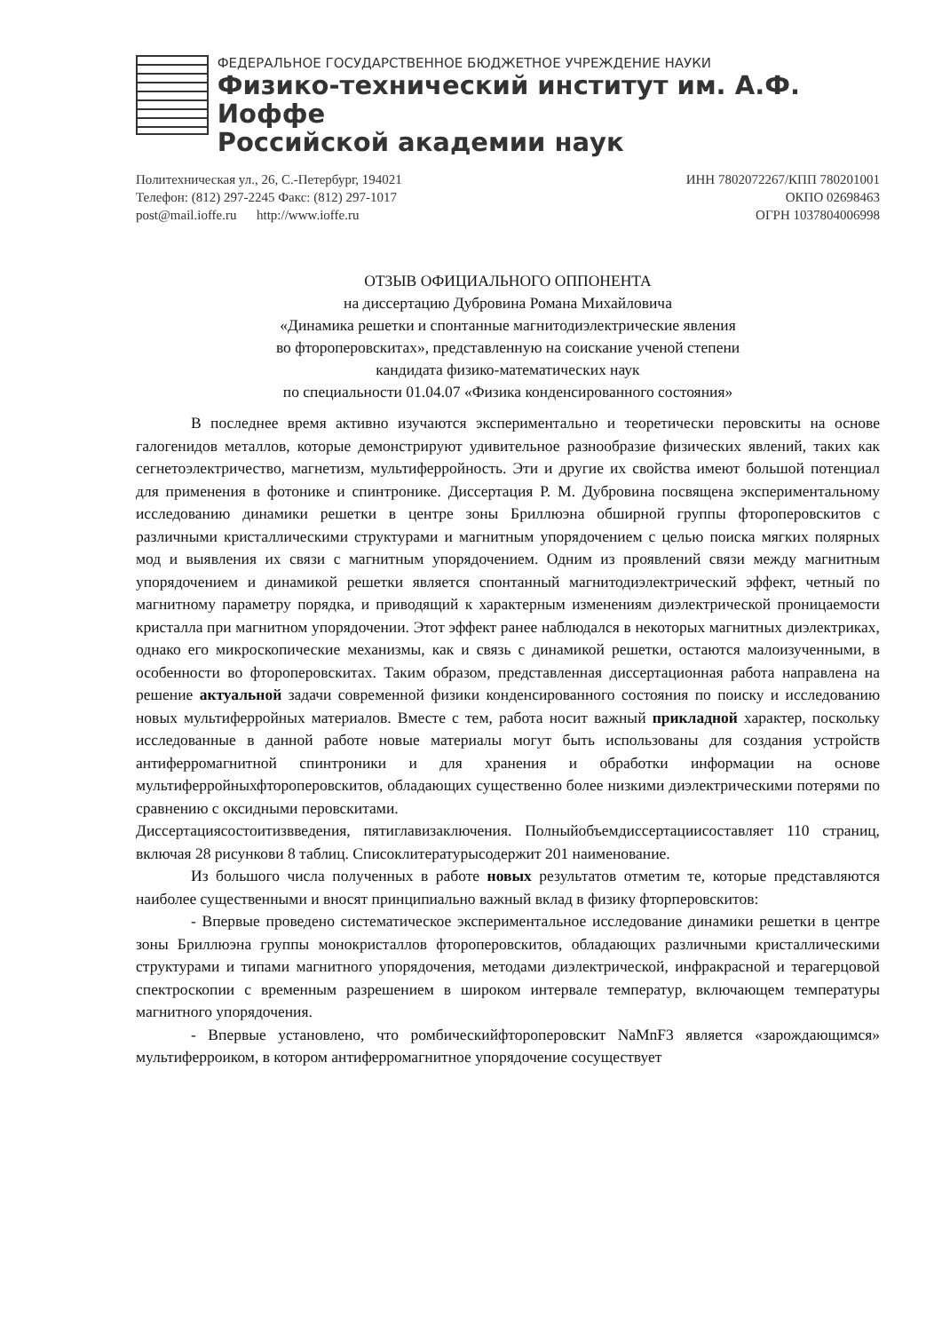ФЕДЕРАЛЬНОЕ ГОСУДАРСТВЕННОЕ БЮДЖЕТНОЕ УЧРЕЖДЕНИЕ НАУКИ
Физико-технический институт им. А.Ф. Иоффе
Российской академии наук
Политехническая ул., 26, С.-Петербург, 194021
Телефон: (812) 297-2245 Факс: (812) 297-1017
post@mail.ioffe.ru http://www.ioffe.ru
ИНН 7802072267/КПП 780201001
ОКПО 02698463
ОГРН 1037804006998
ОТЗЫВ ОФИЦИАЛЬНОГО ОППОНЕНТА
на диссертацию Дубровина Романа Михайловича
«Динамика решетки и спонтанные магнитодиэлектрические явления
во фтороперовскитах», представленную на соискание ученой степени
кандидата физико-математических наук
по специальности 01.04.07 «Физика конденсированного состояния»
В последнее время активно изучаются экспериментально и теоретически перовскиты на основе галогенидов металлов, которые демонстрируют удивительное разнообразие физических явлений, таких как сегнетоэлектричество, магнетизм, мультиферройность. Эти и другие их свойства имеют большой потенциал для применения в фотонике и спинтронике. Диссертация Р. М. Дубровина посвящена экспериментальному исследованию динамики решетки в центре зоны Бриллюэна обширной группы фтороперовскитов с различными кристаллическими структурами и магнитным упорядочением с целью поиска мягких полярных мод и выявления их связи с магнитным упорядочением. Одним из проявлений связи между магнитным упорядочением и динамикой решетки является спонтанный магнитодиэлектрический эффект, четный по магнитному параметру порядка, и приводящий к характерным изменениям диэлектрической проницаемости кристалла при магнитном упорядочении. Этот эффект ранее наблюдался в некоторых магнитных диэлектриках, однако его микроскопические механизмы, как и связь с динамикой решетки, остаются малоизученными, в особенности во фтороперовскитах. Таким образом, представленная диссертационная работа направлена на решение актуальной задачи современной физики конденсированного состояния по поиску и исследованию новых мультиферройных материалов. Вместе с тем, работа носит важный прикладной характер, поскольку исследованные в данной работе новые материалы могут быть использованы для создания устройств антиферромагнитной спинтроники и для хранения и обработки информации на основе мультиферройныхфтороперовскитов, обладающих существенно более низкими диэлектрическими потерями по сравнению с оксидными перовскитами.
Диссертациясостоитизвведения, пятиглавизаключения. Полныйобъемдиссертациисоставляет 110 страниц, включая 28 рисункови 8 таблиц. Списоклитературысодержит 201 наименование.
Из большого числа полученных в работе новых результатов отметим те, которые представляются наиболее существенными и вносят принципиально важный вклад в физику фторперовскитов:
- Впервые проведено систематическое экспериментальное исследование динамики решетки в центре зоны Бриллюэна группы монокристаллов фтороперовскитов, обладающих различными кристаллическими структурами и типами магнитного упорядочения, методами диэлектрической, инфракрасной и терагерцовой спектроскопии с временным разрешением в широком интервале температур, включающем температуры магнитного упорядочения.
- Впервые установлено, что ромбическийфтороперовскит NaMnF3 является «зарождающимся» мультиферроиком, в котором антиферромагнитное упорядочение сосуществует